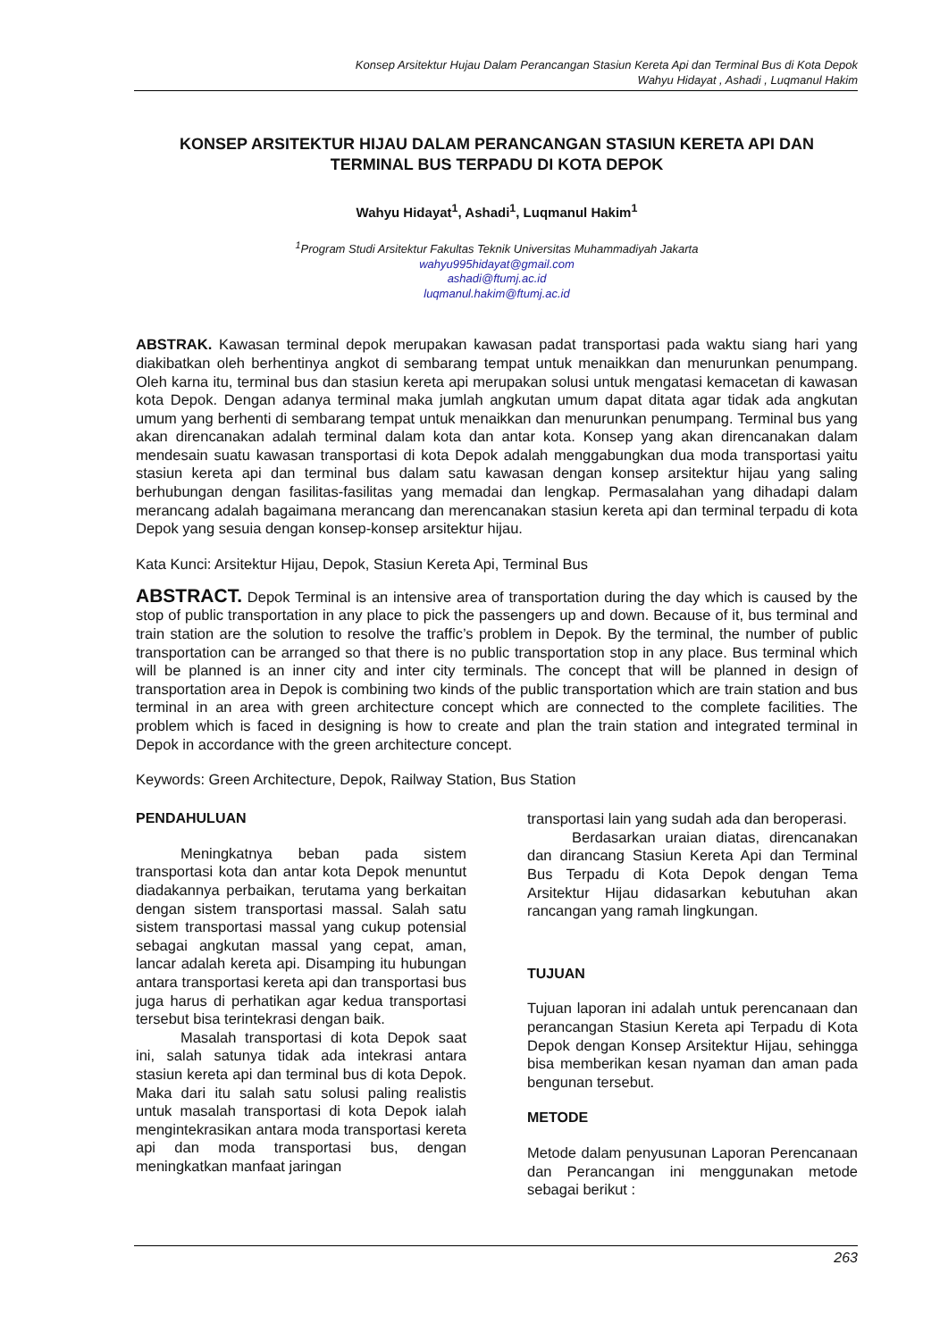Konsep Arsitektur Hujau Dalam Perancangan Stasiun Kereta Api dan Terminal Bus di Kota Depok
Wahyu Hidayat , Ashadi , Luqmanul Hakim
KONSEP ARSITEKTUR HIJAU DALAM PERANCANGAN STASIUN KERETA API DAN TERMINAL BUS TERPADU DI KOTA DEPOK
Wahyu Hidayat<sup>1</sup>, Ashadi<sup>1</sup>, Luqmanul Hakim<sup>1</sup>
<sup>1</sup> Program Studi Arsitektur Fakultas Teknik Universitas Muhammadiyah Jakarta
wahyu995hidayat@gmail.com
ashadi@ftumj.ac.id
luqmanul.hakim@ftumj.ac.id
ABSTRAK. Kawasan terminal depok merupakan kawasan padat transportasi pada waktu siang hari yang diakibatkan oleh berhentinya angkot di sembarang tempat untuk menaikkan dan menurunkan penumpang. Oleh karna itu, terminal bus dan stasiun kereta api merupakan solusi untuk mengatasi kemacetan di kawasan kota Depok. Dengan adanya terminal maka jumlah angkutan umum dapat ditata agar tidak ada angkutan umum yang berhenti di sembarang tempat untuk menaikkan dan menurunkan penumpang. Terminal bus yang akan direncanakan adalah terminal dalam kota dan antar kota. Konsep yang akan direncanakan dalam mendesain suatu kawasan transportasi di kota Depok adalah menggabungkan dua moda transportasi yaitu stasiun kereta api dan terminal bus dalam satu kawasan dengan konsep arsitektur hijau yang saling berhubungan dengan fasilitas-fasilitas yang memadai dan lengkap. Permasalahan yang dihadapi dalam merancang adalah bagaimana merancang dan merencanakan stasiun kereta api dan terminal terpadu di kota Depok yang sesuia dengan konsep-konsep arsitektur hijau.
Kata Kunci: Arsitektur Hijau, Depok, Stasiun Kereta Api, Terminal Bus
ABSTRACT. Depok Terminal is an intensive area of transportation during the day which is caused by the stop of public transportation in any place to pick the passengers up and down. Because of it, bus terminal and train station are the solution to resolve the traffic’s problem in Depok. By the terminal, the number of public transportation can be arranged so that there is no public transportation stop in any place. Bus terminal which will be planned is an inner city and inter city terminals. The concept that will be planned in design of transportation area in Depok is combining two kinds of the public transportation which are train station and bus terminal in an area with green architecture concept which are connected to the complete facilities. The problem which is faced in designing is how to create and plan the train station and integrated terminal in Depok in accordance with the green architecture concept.
Keywords: Green Architecture, Depok, Railway Station, Bus Station
PENDAHULUAN
Meningkatnya beban pada sistem transportasi kota dan antar kota Depok menuntut diadakannya perbaikan, terutama yang berkaitan dengan sistem transportasi massal. Salah satu sistem transportasi massal yang cukup potensial sebagai angkutan massal yang cepat, aman, lancar adalah kereta api. Disamping itu hubungan antara transportasi kereta api dan transportasi bus juga harus di perhatikan agar kedua transportasi tersebut bisa terintekrasi dengan baik.
Masalah transportasi di kota Depok saat ini, salah satunya tidak ada intekrasi antara stasiun kereta api dan terminal bus di kota Depok. Maka dari itu salah satu solusi paling realistis untuk masalah transportasi di kota Depok ialah mengintekrasikan antara moda transportasi kereta api dan moda transportasi bus, dengan meningkatkan manfaat jaringan
transportasi lain yang sudah ada dan beroperasi.
Berdasarkan uraian diatas, direncanakan dan dirancang Stasiun Kereta Api dan Terminal Bus Terpadu di Kota Depok dengan Tema Arsitektur Hijau didasarkan kebutuhan akan rancangan yang ramah lingkungan.
TUJUAN
Tujuan laporan ini adalah untuk perencanaan dan perancangan Stasiun Kereta api Terpadu di Kota Depok dengan Konsep Arsitektur Hijau, sehingga bisa memberikan kesan nyaman dan aman pada bengunan tersebut.
METODE
Metode dalam penyusunan Laporan Perencanaan dan Perancangan ini menggunakan metode sebagai berikut :
263